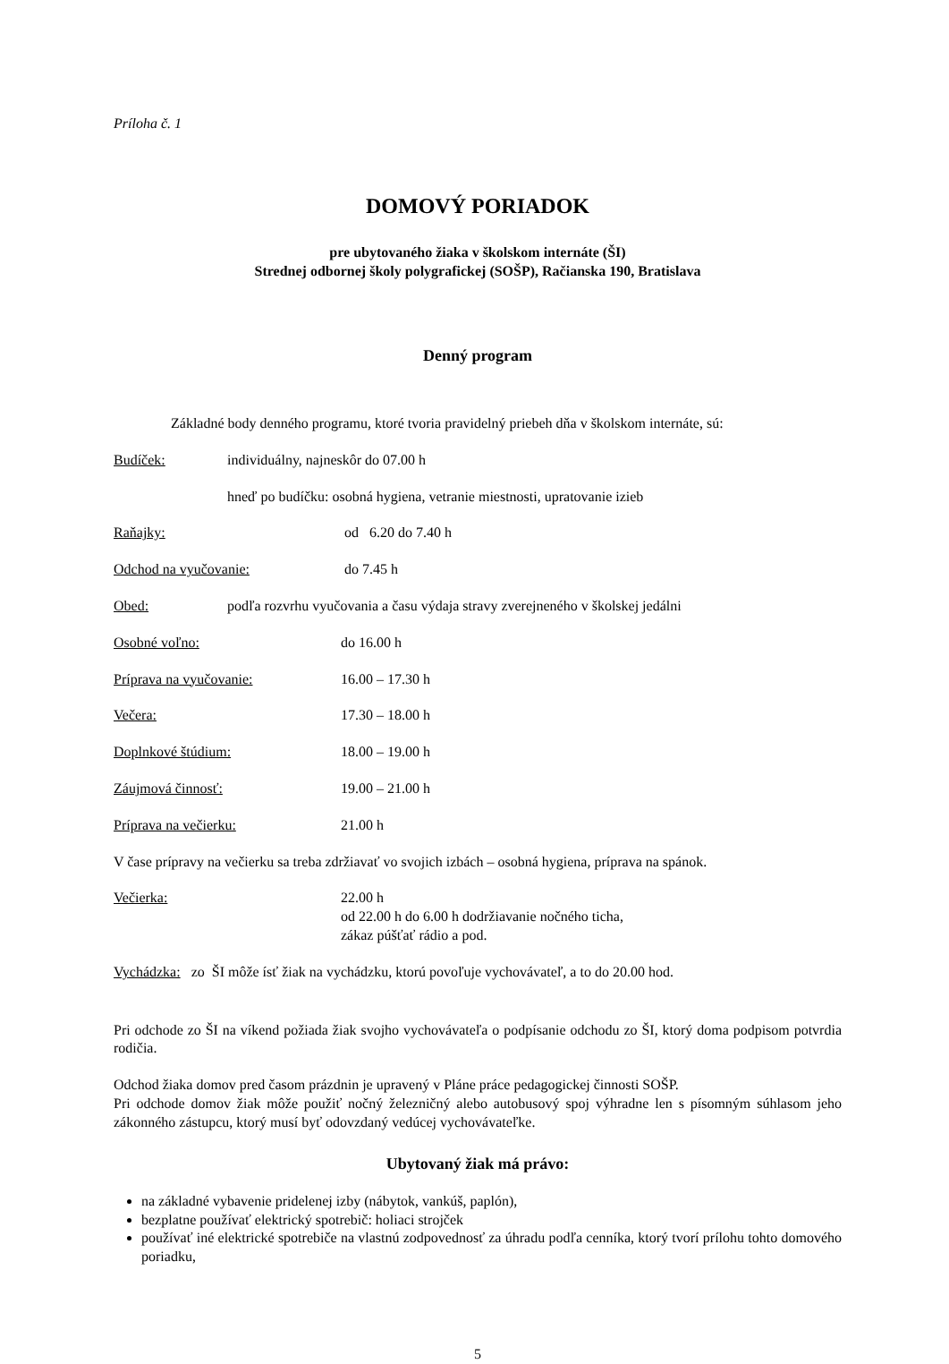Príloha č. 1
DOMOVÝ PORIADOK
pre ubytovaného žiaka v školskom internáte (ŠI)
Strednej odbornej školy polygrafickej (SOŠP), Račianska 190, Bratislava
Denný program
Základné body denného programu, ktoré tvoria pravidelný priebeh dňa v školskom internáte, sú:
Budíček: individuálny, najneskôr do 07.00 h
hneď po budíčku: osobná hygiena, vetranie miestnosti, upratovanie izieb
Raňajky: od 6.20 do 7.40 h
Odchod na vyučovanie: do 7.45 h
Obed: podľa rozvrhu vyučovania a času výdaja stravy zverejneného v školskej jedálni
Osobné voľno: do 16.00 h
Príprava na vyučovanie: 16.00 – 17.30 h
Večera: 17.30 – 18.00 h
Doplnkové štúdium: 18.00 – 19.00 h
Záujmová činnosť: 19.00 – 21.00 h
Príprava na večierku: 21.00 h
V čase prípravy na večierku sa treba zdržiavať vo svojich izbách – osobná hygiena, príprava na spánok.
Večierka: 22.00 h
od 22.00 h do 6.00 h dodržiavanie nočného ticha,
zákaz púšťať rádio a pod.
Vychádzka: zo ŠI môže ísť žiak na vychádzku, ktorú povoľuje vychovávateľ, a to do 20.00 hod.
Pri odchode zo ŠI na víkend požiada žiak svojho vychovávateľa o podpísanie odchodu zo ŠI, ktorý doma podpisom potvrdia rodičia.
Odchod žiaka domov pred časom prázdnin je upravený v Pláne práce pedagogickej činnosti SOŠP.
Pri odchode domov žiak môže použiť nočný železničný alebo autobusový spoj výhradne len s písomným súhlasom jeho zákonného zástupcu, ktorý musí byť odovzdaný vedúcej vychovávateľke.
Ubytovaný žiak má právo:
na základné vybavenie pridelenej izby (nábytok, vankúš, paplón),
bezplatne používať elektrický spotrebič: holiaci strojček
používať iné elektrické spotrebiče na vlastnú zodpovednosť za úhradu podľa cenníka, ktorý tvorí prílohu tohto domového poriadku,
5